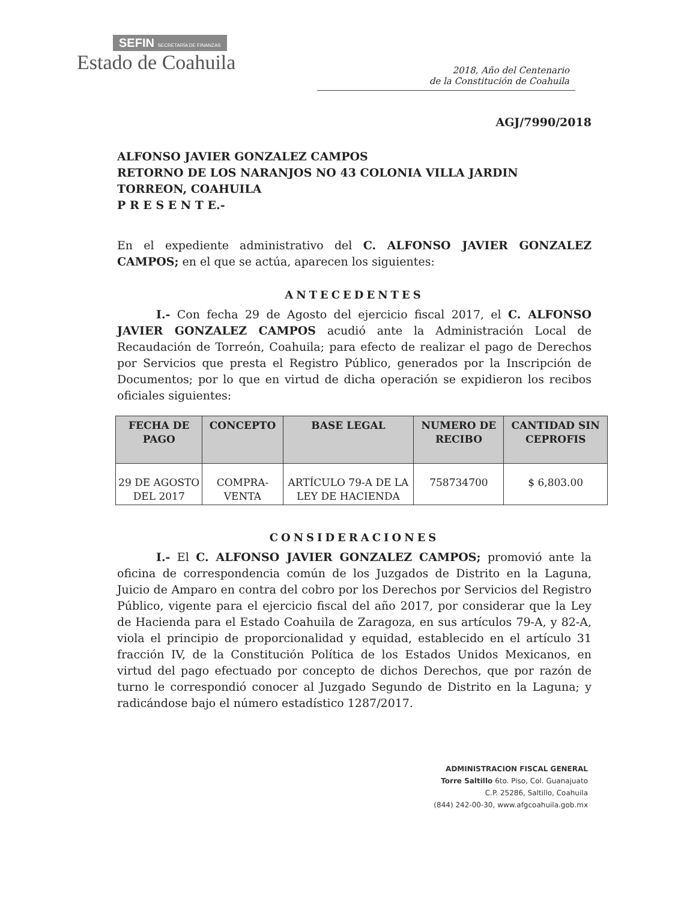SEFIN SECRETARÍA DE FINANZAS
Estado de Coahuila
2018, Año del Centenario
de la Constitución de Coahuila
AGJ/7990/2018
ALFONSO JAVIER GONZALEZ CAMPOS
RETORNO DE LOS NARANJOS NO 43 COLONIA VILLA JARDIN
TORREON, COAHUILA
P R E S E N T E.-
En el expediente administrativo del C. ALFONSO JAVIER GONZALEZ CAMPOS; en el que se actúa, aparecen los siguientes:
ANTECEDENTES
I.- Con fecha 29 de Agosto del ejercicio fiscal 2017, el C. ALFONSO JAVIER GONZALEZ CAMPOS acudió ante la Administración Local de Recaudación de Torreón, Coahuila; para efecto de realizar el pago de Derechos por Servicios que presta el Registro Público, generados por la Inscripción de Documentos; por lo que en virtud de dicha operación se expidieron los recibos oficiales siguientes:
| FECHA DE PAGO | CONCEPTO | BASE LEGAL | NUMERO DE RECIBO | CANTIDAD SIN CEPROFIS |
| --- | --- | --- | --- | --- |
| 29 DE AGOSTO DEL 2017 | COMPRA-VENTA | ARTÍCULO 79-A DE LA LEY DE HACIENDA | 758734700 | $ 6,803.00 |
CONSIDERACIONES
I.- El C. ALFONSO JAVIER GONZALEZ CAMPOS; promovió ante la oficina de correspondencia común de los Juzgados de Distrito en la Laguna, Juicio de Amparo en contra del cobro por los Derechos por Servicios del Registro Público, vigente para el ejercicio fiscal del año 2017, por considerar que la Ley de Hacienda para el Estado Coahuila de Zaragoza, en sus artículos 79-A, y 82-A, viola el principio de proporcionalidad y equidad, establecido en el artículo 31 fracción IV, de la Constitución Política de los Estados Unidos Mexicanos, en virtud del pago efectuado por concepto de dichos Derechos, que por razón de turno le correspondió conocer al Juzgado Segundo de Distrito en la Laguna; y radicándose bajo el número estadístico 1287/2017.
ADMINISTRACION FISCAL GENERAL
Torre Saltillo 6to. Piso, Col. Guanajuato
C.P. 25286, Saltillo, Coahuila
(844) 242-00-30, www.afgcoahuila.gob.mx